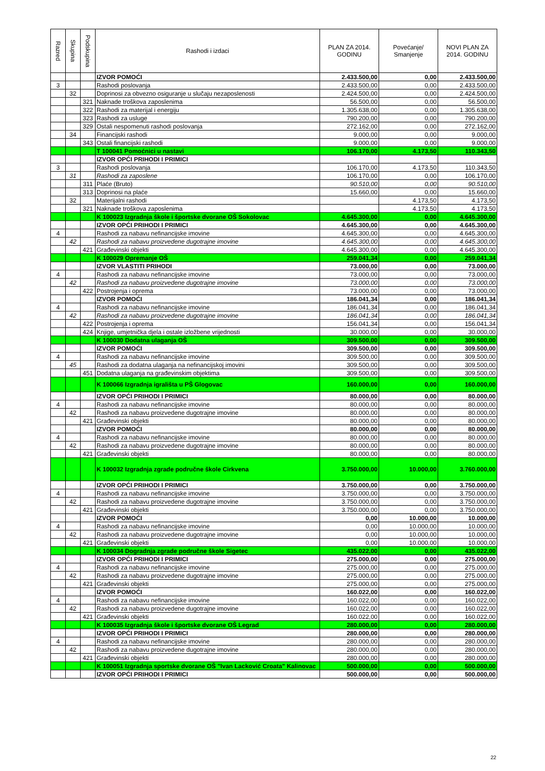| Razred | Skupina | Podskupina | Rashodi i izdaci | PLAN ZA 2014. GODINU | Povećanje/ Smanjenje | NOVI PLAN ZA 2014. GODINU |
| --- | --- | --- | --- | --- | --- | --- |
| | | | IZVOR POMOĆI | 2.433.500,00 | 0,00 | 2.433.500,00 |
| 3 | | | Rashodi poslovanja | 2.433.500,00 | 0,00 | 2.433.500,00 |
| | 32 | | Doprinosi za obvezno osiguranje u slučaju nezaposlenosti | 2.424.500,00 | 0,00 | 2.424.500,00 |
| | | 321 | Naknade troškova zaposlenima | 56.500,00 | 0,00 | 56.500,00 |
| | | 322 | Rashodi za materijal i energiju | 1.305.638,00 | 0,00 | 1.305.638,00 |
| | | 323 | Rashodi za usluge | 790.200,00 | 0,00 | 790.200,00 |
| | | 329 | Ostali nespomenuti rashodi poslovanja | 272.162,00 | 0,00 | 272.162,00 |
| | 34 | | Financijski rashodi | 9.000,00 | 0,00 | 9.000,00 |
| | | 343 | Ostali financijski rashodi | 9.000,00 | 0,00 | 9.000,00 |
| | | | T 100041 Pomoćnici u nastavi | 106.170,00 | 4.173,50 | 110.343,50 |
| | | | IZVOR OPĆI PRIHODI I PRIMICI | | | |
| 3 | | | Rashodi poslovanja | 106.170,00 | 4.173,50 | 110.343,50 |
| | 31 | | Rashodi za zaposlene | 106.170,00 | 0,00 | 106.170,00 |
| | | 311 | Plaće (Bruto) | 90.510,00 | 0,00 | 90.510,00 |
| | | 313 | Doprinosi na plaće | 15.660,00 | 0,00 | 15.660,00 |
| | 32 | | Materijalni rashodi | | 4.173,50 | 4.173,50 |
| | | 321 | Naknade troškova zaposlenima | | 4.173,50 | 4.173,50 |
| | | | K 100023 Izgradnja škole i športske dvorane OŠ Sokolovac | 4.645.300,00 | 0,00 | 4.645.300,00 |
| | | | IZVOR OPĆI PRIHODI I PRIMICI | 4.645.300,00 | 0,00 | 4.645.300,00 |
| 4 | | | Rashodi za nabavu nefinancijske imovine | 4.645.300,00 | 0,00 | 4.645.300,00 |
| | 42 | | Rashodi za nabavu proizvedene dugotrajne imovine | 4.645.300,00 | 0,00 | 4.645.300,00 |
| | | 421 | Građevinski objekti | 4.645.300,00 | 0,00 | 4.645.300,00 |
| | | | K 100029 Opremanje OŠ | 259.041,34 | 0,00 | 259.041,34 |
| | | | IZVOR VLASTITI PRIHODI | 73.000,00 | 0,00 | 73.000,00 |
| 4 | | | Rashodi za nabavu nefinancijske imovine | 73.000,00 | 0,00 | 73.000,00 |
| | 42 | | Rashodi za nabavu proizvedene dugotrajne imovine | 73.000,00 | 0,00 | 73.000,00 |
| | | 422 | Postrojenja i oprema | 73.000,00 | 0,00 | 73.000,00 |
| | | | IZVOR POMOĆI | 186.041,34 | 0,00 | 186.041,34 |
| 4 | | | Rashodi za nabavu nefinancijske imovine | 186.041,34 | 0,00 | 186.041,34 |
| | 42 | | Rashodi za nabavu proizvedene dugotrajne imovine | 186.041,34 | 0,00 | 186.041,34 |
| | | 422 | Postrojenja i oprema | 156.041,34 | 0,00 | 156.041,34 |
| | | 424 | Knjige, umjetnička djela i ostale izložbene vrijednosti | 30.000,00 | 0,00 | 30.000,00 |
| | | | K 100030 Dodatna ulaganja OŠ | 309.500,00 | 0,00 | 309.500,00 |
| | | | IZVOR POMOĆI | 309.500,00 | 0,00 | 309.500,00 |
| 4 | | | Rashodi za nabavu nefinancijske imovine | 309.500,00 | 0,00 | 309.500,00 |
| | 45 | | Rashodi za dodatna ulaganja na nefinancijskoj imovini | 309.500,00 | 0,00 | 309.500,00 |
| | | 451 | Dodatna ulaganja na građevinskim objektima | 309.500,00 | 0,00 | 309.500,00 |
| | | | K 100066 Izgradnja igrališta u PŠ Glogovac | 160.000,00 | 0,00 | 160.000,00 |
| | | | IZVOR OPĆI PRIHODI I PRIMICI | 80.000,00 | 0,00 | 80.000,00 |
| 4 | | | Rashodi za nabavu nefinancijske imovine | 80.000,00 | 0,00 | 80.000,00 |
| | 42 | | Rashodi za nabavu proizvedene dugotrajne imovine | 80.000,00 | 0,00 | 80.000,00 |
| | | 421 | Građevinski objekti | 80.000,00 | 0,00 | 80.000,00 |
| | | | IZVOR POMOĆI | 80.000,00 | 0,00 | 80.000,00 |
| 4 | | | Rashodi za nabavu nefinancijske imovine | 80.000,00 | 0,00 | 80.000,00 |
| | 42 | | Rashodi za nabavu proizvedene dugotrajne imovine | 80.000,00 | 0,00 | 80.000,00 |
| | | 421 | Građevinski objekti | 80.000,00 | 0,00 | 80.000,00 |
| | | | K 100032 Izgradnja zgrade područne škole Cirkvena | 3.750.000,00 | 10.000,00 | 3.760.000,00 |
| | | | IZVOR OPĆI PRIHODI I PRIMICI | 3.750.000,00 | 0,00 | 3.750.000,00 |
| 4 | | | Rashodi za nabavu nefinancijske imovine | 3.750.000,00 | 0,00 | 3.750.000,00 |
| | 42 | | Rashodi za nabavu proizvedene dugotrajne imovine | 3.750.000,00 | 0,00 | 3.750.000,00 |
| | | 421 | Građevinski objekti | 3.750.000,00 | 0,00 | 3.750.000,00 |
| | | | IZVOR POMOĆI | 0,00 | 10.000,00 | 10.000,00 |
| 4 | | | Rashodi za nabavu nefinancijske imovine | 0,00 | 10.000,00 | 10.000,00 |
| | 42 | | Rashodi za nabavu proizvedene dugotrajne imovine | 0,00 | 10.000,00 | 10.000,00 |
| | | 421 | Građevinski objekti | 0,00 | 10.000,00 | 10.000,00 |
| | | | K 100034 Dogradnja zgrade područne škole Sigetec | 435.022,00 | 0,00 | 435.022,00 |
| | | | IZVOR OPĆI PRIHODI I PRIMICI | 275.000,00 | 0,00 | 275.000,00 |
| 4 | | | Rashodi za nabavu nefinancijske imovine | 275.000,00 | 0,00 | 275.000,00 |
| | 42 | | Rashodi za nabavu proizvedene dugotrajne imovine | 275.000,00 | 0,00 | 275.000,00 |
| | | 421 | Građevinski objekti | 275.000,00 | 0,00 | 275.000,00 |
| | | | IZVOR POMOĆI | 160.022,00 | 0,00 | 160.022,00 |
| 4 | | | Rashodi za nabavu nefinancijske imovine | 160.022,00 | 0,00 | 160.022,00 |
| | 42 | | Rashodi za nabavu proizvedene dugotrajne imovine | 160.022,00 | 0,00 | 160.022,00 |
| | | 421 | Građevinski objekti | 160.022,00 | 0,00 | 160.022,00 |
| | | | K 100035 Izgradnja škole i športske dvorane OŠ Legrad | 280.000,00 | 0,00 | 280.000,00 |
| | | | IZVOR OPĆI PRIHODI I PRIMICI | 280.000,00 | 0,00 | 280.000,00 |
| 4 | | | Rashodi za nabavu nefinancijske imovine | 280.000,00 | 0,00 | 280.000,00 |
| | 42 | | Rashodi za nabavu proizvedene dugotrajne imovine | 280.000,00 | 0,00 | 280.000,00 |
| | | 421 | Građevinski objekti | 280.000,00 | 0,00 | 280.000,00 |
| | | | K 100051 Izgradnja sportske dvorane OŠ "Ivan Lacković Croata" Kalinovac | 500.000,00 | 0,00 | 500.000,00 |
| | | | IZVOR OPĆI PRIHODI I PRIMICI | 500.000,00 | 0,00 | 500.000,00 |
22